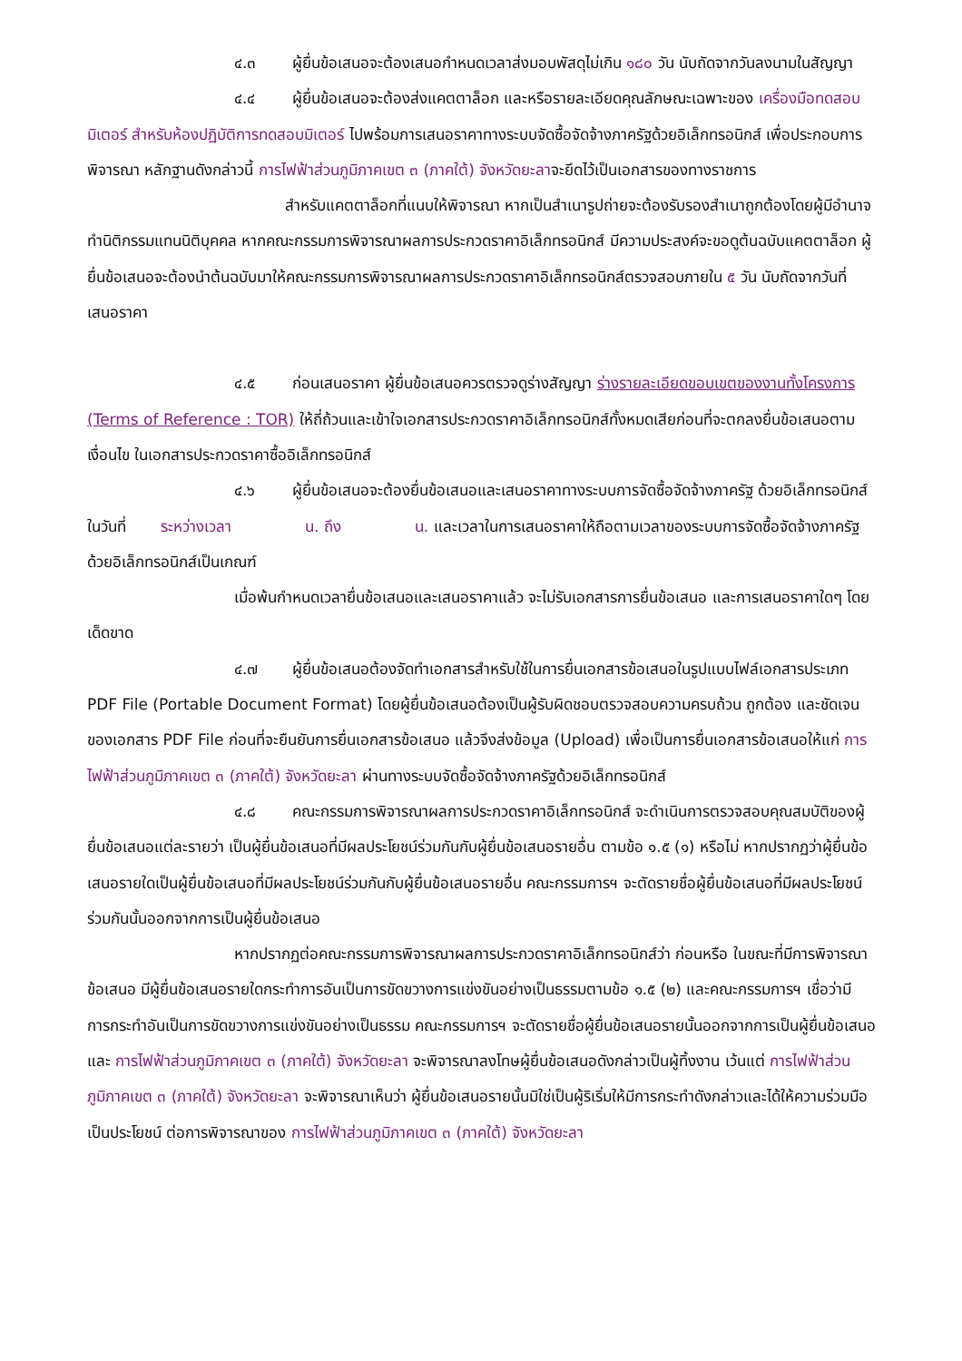๔.๓ ผู้ยื่นข้อเสนอจะต้องเสนอกำหนดเวลาส่งมอบพัสดุไม่เกิน ๑๘๐ วัน นับถัดจากวันลงนามในสัญญา
๔.๔ ผู้ยื่นข้อเสนอจะต้องส่งแคตตาล็อก และหรือรายละเอียดคุณลักษณะเฉพาะของ เครื่องมือทดสอบมิเตอร์ สำหรับห้องปฏิบัติการทดสอบมิเตอร์ ไปพร้อมการเสนอราคาทางระบบจัดซื้อจัดจ้างภาครัฐด้วยอิเล็กทรอนิกส์ เพื่อประกอบการพิจารณา หลักฐานดังกล่าวนี้ การไฟฟ้าส่วนภูมิภาคเขต ๓ (ภาคใต้) จังหวัดยะลาจะยึดไว้เป็นเอกสารของทางราชการ
สำหรับแคตตาล็อกที่แนบให้พิจารณา หากเป็นสำเนารูปถ่ายจะต้องรับรองสำเนาถูกต้องโดยผู้มีอำนาจทำนิติกรรมแทนนิติบุคคล หากคณะกรรมการพิจารณาผลการประกวดราคาอิเล็กทรอนิกส์ มีความประสงค์จะขอดูต้นฉบับแคตตาล็อก ผู้ยื่นข้อเสนอจะต้องนำต้นฉบับมาให้คณะกรรมการพิจารณาผลการประกวดราคาอิเล็กทรอนิกส์ตรวจสอบภายใน ๕ วัน นับถัดจากวันที่เสนอราคา
๔.๕ ก่อนเสนอราคา ผู้ยื่นข้อเสนอควรตรวจดูร่างสัญญา ร่างรายละเอียดขอบเขตของงานทั้งโครงการ (Terms of Reference : TOR) ให้ถี่ถ้วนและเข้าใจเอกสารประกวดราคาอิเล็กทรอนิกส์ทั้งหมดเสียก่อนที่จะตกลงยื่นข้อเสนอตามเงื่อนไข ในเอกสารประกวดราคาซื้ออิเล็กทรอนิกส์
๔.๖ ผู้ยื่นข้อเสนอจะต้องยื่นข้อเสนอและเสนอราคาทางระบบการจัดซื้อจัดจ้างภาครัฐ ด้วยอิเล็กทรอนิกส์ในวันที่ ระหว่างเวลา น. ถึง น. และเวลาในการเสนอราคาให้ถือตามเวลาของระบบการจัดซื้อจัดจ้างภาครัฐด้วยอิเล็กทรอนิกส์เป็นเกณฑ์
เมื่อพ้นกำหนดเวลายื่นข้อเสนอและเสนอราคาแล้ว จะไม่รับเอกสารการยื่นข้อเสนอ และการเสนอราคาใดๆ โดยเด็ดขาด
๔.๗ ผู้ยื่นข้อเสนอต้องจัดทำเอกสารสำหรับใช้ในการยื่นเอกสารข้อเสนอในรูปแบบไฟล์เอกสารประเภท PDF File (Portable Document Format) โดยผู้ยื่นข้อเสนอต้องเป็นผู้รับผิดชอบตรวจสอบความครบถ้วน ถูกต้อง และชัดเจนของเอกสาร PDF File ก่อนที่จะยืนยันการยื่นเอกสารข้อเสนอ แล้วจึงส่งข้อมูล (Upload) เพื่อเป็นการยื่นเอกสารข้อเสนอให้แก่ การไฟฟ้าส่วนภูมิภาคเขต ๓ (ภาคใต้) จังหวัดยะลา ผ่านทางระบบจัดซื้อจัดจ้างภาครัฐด้วยอิเล็กทรอนิกส์
๔.๘ คณะกรรมการพิจารณาผลการประกวดราคาอิเล็กทรอนิกส์ จะดำเนินการตรวจสอบคุณสมบัติของผู้ยื่นข้อเสนอแต่ละรายว่า เป็นผู้ยื่นข้อเสนอที่มีผลประโยชน์ร่วมกันกับผู้ยื่นข้อเสนอรายอื่น ตามข้อ ๑.๕ (๑) หรือไม่ หากปรากฏว่าผู้ยื่นข้อเสนอรายใดเป็นผู้ยื่นข้อเสนอที่มีผลประโยชน์ร่วมกันกับผู้ยื่นข้อเสนอรายอื่น คณะกรรมการฯ จะตัดรายชื่อผู้ยื่นข้อเสนอที่มีผลประโยชน์ร่วมกันนั้นออกจากการเป็นผู้ยื่นข้อเสนอ
หากปรากฏต่อคณะกรรมการพิจารณาผลการประกวดราคาอิเล็กทรอนิกส์ว่า ก่อนหรือ ในขณะที่มีการพิจารณาข้อเสนอ มีผู้ยื่นข้อเสนอรายใดกระทำการอันเป็นการขัดขวางการแข่งขันอย่างเป็นธรรมตามข้อ ๑.๕ (๒) และคณะกรรมการฯ เชื่อว่ามีการกระทำอันเป็นการขัดขวางการแข่งขันอย่างเป็นธรรม คณะกรรมการฯ จะตัดรายชื่อผู้ยื่นข้อเสนอรายนั้นออกจากการเป็นผู้ยื่นข้อเสนอ และ การไฟฟ้าส่วนภูมิภาคเขต ๓ (ภาคใต้) จังหวัดยะลา จะพิจารณาลงโทษผู้ยื่นข้อเสนอดังกล่าวเป็นผู้ทิ้งงาน เว้นแต่ การไฟฟ้าส่วนภูมิภาคเขต ๓ (ภาคใต้) จังหวัดยะลา จะพิจารณาเห็นว่า ผู้ยื่นข้อเสนอรายนั้นมิใช่เป็นผู้ริเริ่มให้มีการกระทำดังกล่าวและได้ให้ความร่วมมือเป็นประโยชน์ ต่อการพิจารณาของ การไฟฟ้าส่วนภูมิภาคเขต ๓ (ภาคใต้) จังหวัดยะลา